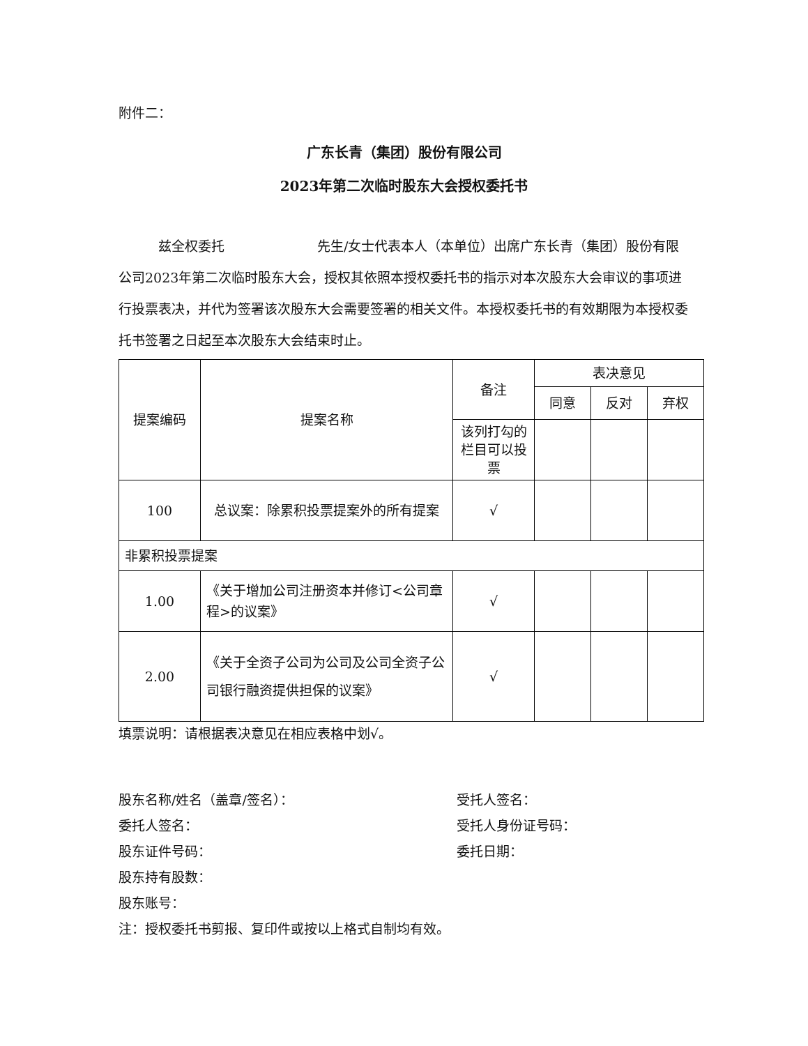附件二：
广东长青（集团）股份有限公司
2023年第二次临时股东大会授权委托书
兹全权委托　　　　　　　先生/女士代表本人（本单位）出席广东长青（集团）股份有限公司2023年第二次临时股东大会，授权其依照本授权委托书的指示对本次股东大会审议的事项进行投票表决，并代为签署该次股东大会需要签署的相关文件。本授权委托书的有效期限为本授权委托书签署之日起至本次股东大会结束时止。
| 提案编码 | 提案名称 | 备注 | 表决意见 | | |
| --- | --- | --- | --- | --- | --- |
| | | | 同意 | 反对 | 弃权 |
| | | 该列打勾的栏目可以投票 | | | |
| 100 | 总议案：除累积投票提案外的所有提案 | √ | | | |
| 非累积投票提案 | | | | | |
| 1.00 | 《关于增加公司注册资本并修订<公司章程>的议案》 | √ | | | |
| 2.00 | 《关于全资子公司为公司及公司全资子公司银行融资提供担保的议案》 | √ | | | |
填票说明：请根据表决意见在相应表格中划√。
股东名称/姓名（盖章/签名）：
委托人签名：
股东证件号码：
股东持有股数：
股东账号：
受托人签名：
受托人身份证号码：
委托日期：
注：授权委托书剪报、复印件或按以上格式自制均有效。